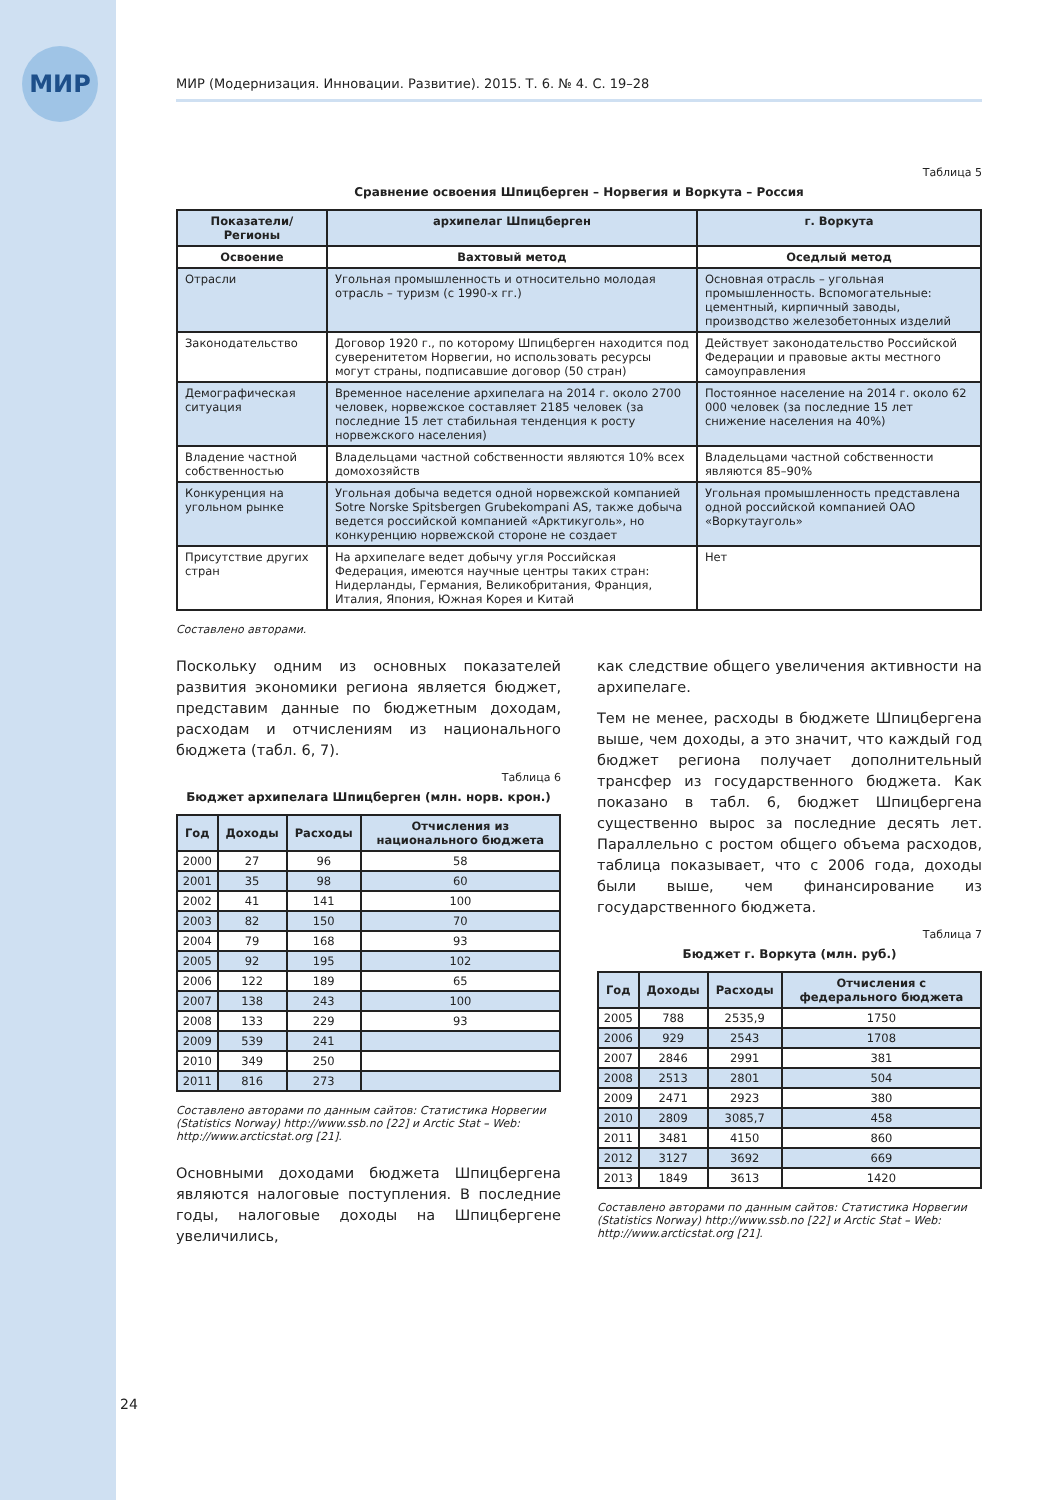МИР
МИР (Модернизация. Инновации. Развитие). 2015. Т. 6. № 4. С. 19–28
Таблица 5
Сравнение освоения Шпицберген – Норвегия и Воркута – Россия
| Показатели/Регионы | архипелаг Шпицберген | г. Воркута |
| --- | --- | --- |
| Освоение | Вахтовый метод | Оседлый метод |
| Отрасли | Угольная промышленность и относительно молодая отрасль – туризм (с 1990-х гг.) | Основная отрасль – угольная промышленность. Вспомогательные: цементный, кирпичный заводы, производство железобетонных изделий |
| Законодательство | Договор 1920 г., по которому Шпицберген находится под суверенитетом Норвегии, но использовать ресурсы могут страны, подписавшие договор (50 стран) | Действует законодательство Российской Федерации и правовые акты местного самоуправления |
| Демографическая ситуация | Временное население архипелага на 2014 г. около 2700 человек, норвежское составляет 2185 человек (за последние 15 лет стабильная тенденция к росту норвежского населения) | Постоянное население на 2014 г. около 62 000 человек (за последние 15 лет снижение населения на 40%) |
| Владение частной собственностью | Владельцами частной собственности являются 10% всех домохозяйств | Владельцами частной собственности являются 85–90% |
| Конкуренция на угольном рынке | Угольная добыча ведется одной норвежской компанией Sotre Norske Spitsbergen Grubekompani AS, также добыча ведется российской компанией «Арктикуголь», но конкуренцию норвежской стороне не создает | Угольная промышленность представлена одной российской компанией ОАО «Воркутауголь» |
| Присутствие других стран | На архипелаге ведет добычу угля Российская Федерация, имеются научные центры таких стран: Нидерланды, Германия, Великобритания, Франция, Италия, Япония, Южная Корея и Китай | Нет |
Составлено авторами.
Поскольку одним из основных показателей развития экономики региона является бюджет, представим данные по бюджетным доходам, расходам и отчислениям из национального бюджета (табл. 6, 7).
Таблица 6
Бюджет архипелага Шпицберген (млн. норв. крон.)
| Год | Доходы | Расходы | Отчисления из национального бюджета |
| --- | --- | --- | --- |
| 2000 | 27 | 96 | 58 |
| 2001 | 35 | 98 | 60 |
| 2002 | 41 | 141 | 100 |
| 2003 | 82 | 150 | 70 |
| 2004 | 79 | 168 | 93 |
| 2005 | 92 | 195 | 102 |
| 2006 | 122 | 189 | 65 |
| 2007 | 138 | 243 | 100 |
| 2008 | 133 | 229 | 93 |
| 2009 | 539 | 241 | |
| 2010 | 349 | 250 | |
| 2011 | 816 | 273 | |
Составлено авторами по данным сайтов: Статистика Норвегии (Statistics Norway) http://www.ssb.no [22] и Arctic Stat – Web: http://www.arcticstat.org [21].
Основными доходами бюджета Шпицбергена являются налоговые поступления. В последние годы, налоговые доходы на Шпицбергене увеличились,
как следствие общего увеличения активности на архипелаге.
Тем не менее, расходы в бюджете Шпицбергена выше, чем доходы, а это значит, что каждый год бюджет региона получает дополнительный трансфер из государственного бюджета. Как показано в табл. 6, бюджет Шпицбергена существенно вырос за последние десять лет. Параллельно с ростом общего объема расходов, таблица показывает, что с 2006 года, доходы были выше, чем финансирование из государственного бюджета.
Таблица 7
Бюджет г. Воркута (млн. руб.)
| Год | Доходы | Расходы | Отчисления с федерального бюджета |
| --- | --- | --- | --- |
| 2005 | 788 | 2535,9 | 1750 |
| 2006 | 929 | 2543 | 1708 |
| 2007 | 2846 | 2991 | 381 |
| 2008 | 2513 | 2801 | 504 |
| 2009 | 2471 | 2923 | 380 |
| 2010 | 2809 | 3085,7 | 458 |
| 2011 | 3481 | 4150 | 860 |
| 2012 | 3127 | 3692 | 669 |
| 2013 | 1849 | 3613 | 1420 |
Составлено авторами по данным сайтов: Статистика Норвегии (Statistics Norway) http://www.ssb.no [22] и Arctic Stat – Web: http://www.arcticstat.org [21].
24